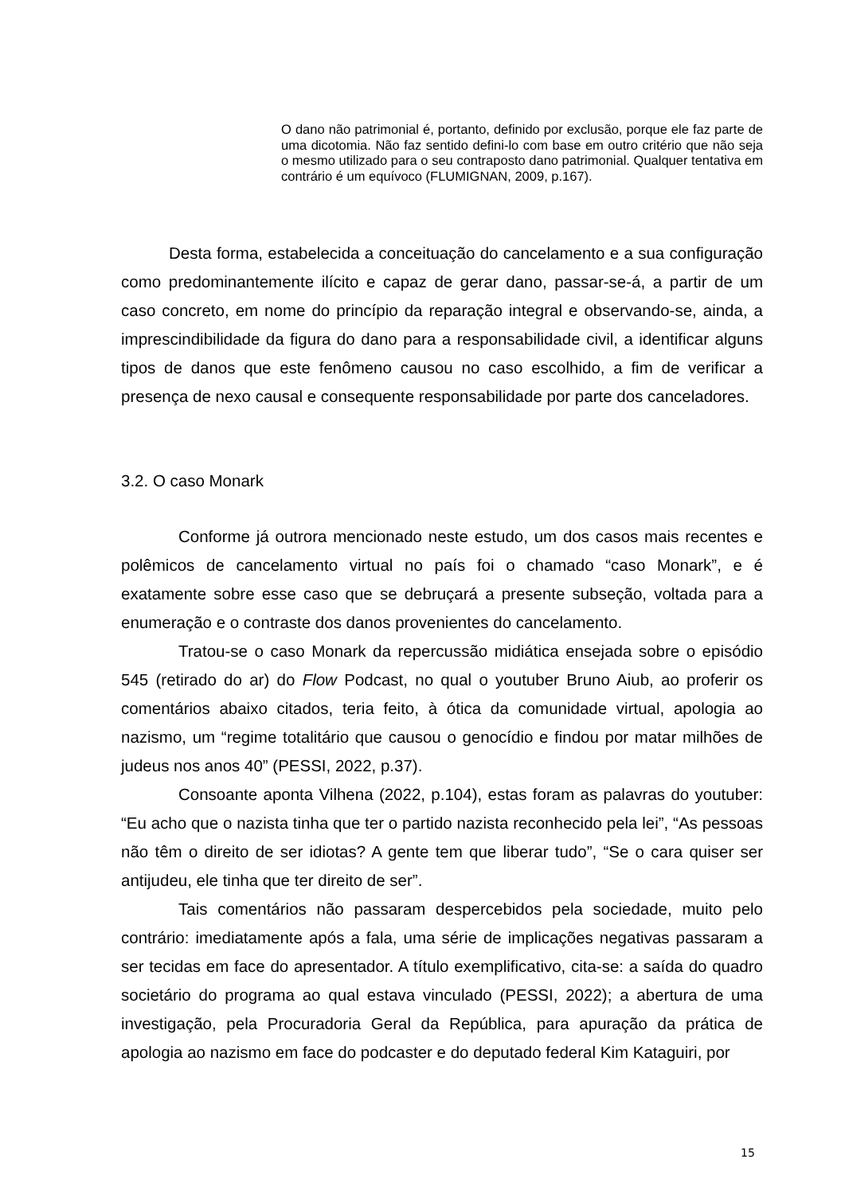O dano não patrimonial é, portanto, definido por exclusão, porque ele faz parte de uma dicotomia. Não faz sentido defini-lo com base em outro critério que não seja o mesmo utilizado para o seu contraposto dano patrimonial. Qualquer tentativa em contrário é um equívoco (FLUMIGNAN, 2009, p.167).
Desta forma, estabelecida a conceituação do cancelamento e a sua configuração como predominantemente ilícito e capaz de gerar dano, passar-se-á, a partir de um caso concreto, em nome do princípio da reparação integral e observando-se, ainda, a imprescindibilidade da figura do dano para a responsabilidade civil, a identificar alguns tipos de danos que este fenômeno causou no caso escolhido, a fim de verificar a presença de nexo causal e consequente responsabilidade por parte dos canceladores.
3.2. O caso Monark
Conforme já outrora mencionado neste estudo, um dos casos mais recentes e polêmicos de cancelamento virtual no país foi o chamado “caso Monark”, e é exatamente sobre esse caso que se debruçará a presente subseção, voltada para a enumeração e o contraste dos danos provenientes do cancelamento.
Tratou-se o caso Monark da repercussão midiática ensejada sobre o episódio 545 (retirado do ar) do Flow Podcast, no qual o youtuber Bruno Aiub, ao proferir os comentários abaixo citados, teria feito, à ótica da comunidade virtual, apologia ao nazismo, um “regime totalitário que causou o genocídio e findou por matar milhões de judeus nos anos 40” (PESSI, 2022, p.37).
Consoante aponta Vilhena (2022, p.104), estas foram as palavras do youtuber: “Eu acho que o nazista tinha que ter o partido nazista reconhecido pela lei”, “As pessoas não têm o direito de ser idiotas? A gente tem que liberar tudo”, “Se o cara quiser ser antijudeu, ele tinha que ter direito de ser”.
Tais comentários não passaram despercebidos pela sociedade, muito pelo contrário: imediatamente após a fala, uma série de implicações negativas passaram a ser tecidas em face do apresentador. A título exemplificativo, cita-se: a saída do quadro societário do programa ao qual estava vinculado (PESSI, 2022); a abertura de uma investigação, pela Procuradoria Geral da República, para apuração da prática de apologia ao nazismo em face do podcaster e do deputado federal Kim Kataguiri, por
15